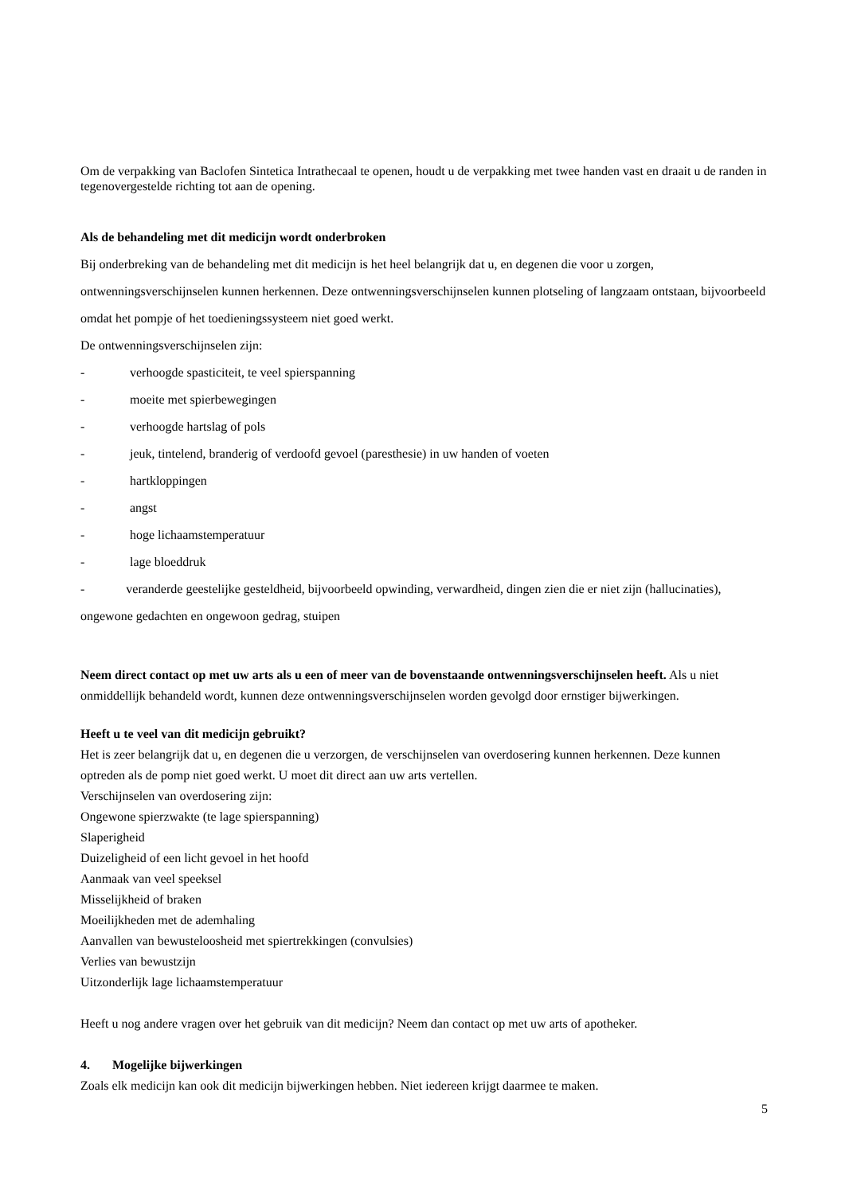Om de verpakking van Baclofen Sintetica Intrathecaal te openen, houdt u de verpakking met twee handen vast en draait u de randen in tegenovergestelde richting tot aan de opening.
Als de behandeling met dit medicijn wordt onderbroken
Bij onderbreking van de behandeling met dit medicijn is het heel belangrijk dat u, en degenen die voor u zorgen, ontwenningsverschijnselen kunnen herkennen. Deze ontwenningsverschijnselen kunnen plotseling of langzaam ontstaan, bijvoorbeeld omdat het pompje of het toedieningssysteem niet goed werkt.
De ontwenningsverschijnselen zijn:
- verhoogde spasticiteit, te veel spierspanning
- moeite met spierbewegingen
- verhoogde hartslag of pols
- jeuk, tintelend, branderig of verdoofd gevoel (paresthesie) in uw handen of voeten
- hartkloppingen
- angst
- hoge lichaamstemperatuur
- lage bloeddruk
- veranderde geestelijke gesteldheid, bijvoorbeeld opwinding, verwardheid, dingen zien die er niet zijn (hallucinaties), ongewone gedachten en ongewoon gedrag, stuipen
Neem direct contact op met uw arts als u een of meer van de bovenstaande ontwenningsverschijnselen heeft. Als u niet onmiddellijk behandeld wordt, kunnen deze ontwenningsverschijnselen worden gevolgd door ernstiger bijwerkingen.
Heeft u te veel van dit medicijn gebruikt?
Het is zeer belangrijk dat u, en degenen die u verzorgen, de verschijnselen van overdosering kunnen herkennen. Deze kunnen optreden als de pomp niet goed werkt. U moet dit direct aan uw arts vertellen.
Verschijnselen van overdosering zijn:
Ongewone spierzwakte (te lage spierspanning)
Slaperigheid
Duizeligheid of een licht gevoel in het hoofd
Aanmaak van veel speeksel
Misselijkheid of braken
Moeilijkheden met de ademhaling
Aanvallen van bewusteloosheid met spiertrekkingen (convulsies)
Verlies van bewustzijn
Uitzonderlijk lage lichaamstemperatuur
Heeft u nog andere vragen over het gebruik van dit medicijn? Neem dan contact op met uw arts of apotheker.
4. Mogelijke bijwerkingen
Zoals elk medicijn kan ook dit medicijn bijwerkingen hebben. Niet iedereen krijgt daarmee te maken.
5